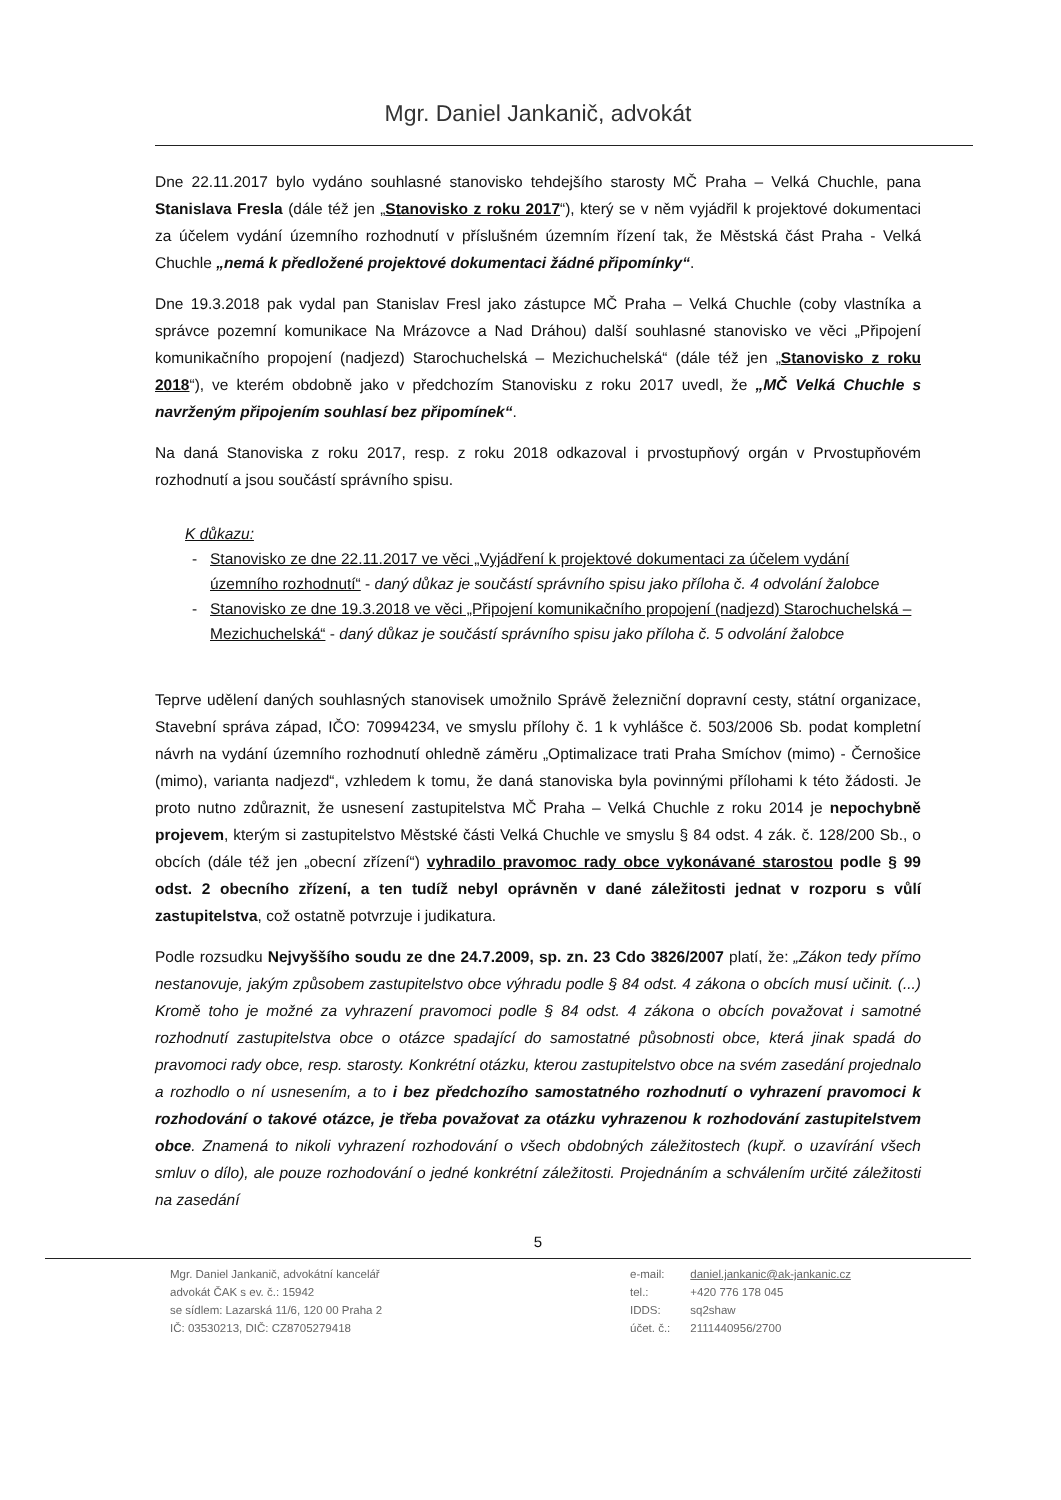Mgr. Daniel Jankanič, advokát
Dne 22.11.2017 bylo vydáno souhlasné stanovisko tehdejšího starosty MČ Praha – Velká Chuchle, pana Stanislava Fresla (dále též jen „Stanovisko z roku 2017“), který se v něm vyjádřil k projektové dokumentaci za účelem vydání územního rozhodnutí v příslušném územním řízení tak, že Městská část Praha - Velká Chuchle „nemá k předložené projektové dokumentaci žádné připomínky“.
Dne 19.3.2018 pak vydal pan Stanislav Fresl jako zástupce MČ Praha – Velká Chuchle (coby vlastníka a správce pozemní komunikace Na Mrázovce a Nad Dráhou) další souhlasné stanovisko ve věci „Připojení komunikačního propojení (nadjezd) Starochuchelská – Mezichuchelská“ (dále též jen „Stanovisko z roku 2018“), ve kterém obdobně jako v předchozím Stanovisku z roku 2017 uvedl, že „MČ Velká Chuchle s navrženým připojením souhlasí bez připomínek“.
Na daná Stanoviska z roku 2017, resp. z roku 2018 odkazoval i prvostupňový orgán v Prvostupňovém rozhodnutí a jsou součástí správního spisu.
K důkazu:
Stanovisko ze dne 22.11.2017 ve věci „Vyjádření k projektové dokumentaci za účelem vydání územního rozhodnutí“ - daný důkaz je součástí správního spisu jako příloha č. 4 odvolání žalobce
Stanovisko ze dne 19.3.2018 ve věci „Připojení komunikačního propojení (nadjezd) Starochuchelská – Mezichuchelská“ - daný důkaz je součástí správního spisu jako příloha č. 5 odvolání žalobce
Teprve udělení daných souhlasných stanovisek umožnilo Správě železniční dopravní cesty, státní organizace, Stavební správa západ, IČO: 70994234, ve smyslu přílohy č. 1 k vyhlášce č. 503/2006 Sb. podat kompletní návrh na vydání územního rozhodnutí ohledně záměru „Optimalizace trati Praha Smíchov (mimo) - Černošice (mimo), varianta nadjezd“, vzhledem k tomu, že daná stanoviska byla povinnými přílohami k této žádosti. Je proto nutno zdůraznit, že usnesení zastupitelstva MČ Praha – Velká Chuchle z roku 2014 je nepochybně projevem, kterým si zastupitelstvo Městské části Velká Chuchle ve smyslu § 84 odst. 4 zák. č. 128/200 Sb., o obcích (dále též jen „obecní zřízení“) vyhradilo pravomoc rady obce vykonávané starostou podle § 99 odst. 2 obecního zřízení, a ten tudíž nebyl oprávněn v dané záležitosti jednat v rozporu s vůlí zastupitelstva, což ostatně potvrzuje i judikatura.
Podle rozsudku Nejvyššího soudu ze dne 24.7.2009, sp. zn. 23 Cdo 3826/2007 platí, že: „Zákon tedy přímo nestanovuje, jakým způsobem zastupitelstvo obce výhradu podle § 84 odst. 4 zákona o obcích musí učinit. (...) Kromě toho je možné za vyhrazení pravomoci podle § 84 odst. 4 zákona o obcích považovat i samotné rozhodnutí zastupitelstva obce o otázce spadající do samostatné působnosti obce, která jinak spadá do pravomoci rady obce, resp. starosty. Konkrétní otázku, kterou zastupitelstvo obce na svém zasedání projednalo a rozhodlo o ní usnesením, a to i bez předchozího samostatného rozhodnutí o vyhrazení pravomoci k rozhodování o takové otázce, je třeba považovat za otázku vyhrazenou k rozhodování zastupitelstvem obce. Znamená to nikoli vyhrazení rozhodování o všech obdobných záležitostech (kupř. o uzavírání všech smluv o dílo), ale pouze rozhodování o jedné konkrétní záležitosti. Projednáním a schválením určité záležitosti na zasedání
5
Mgr. Daniel Jankanič, advokátní kancelář
advokát ČAK s ev. č.: 15942
se sídlem: Lazarská 11/6, 120 00 Praha 2
IČ: 03530213, DIČ: CZ8705279418
| e-mail: | daniel.jankanic@ak-jankanic.cz |
| tel.: | +420 776 178 045 |
| IDDS: | sq2shaw |
| účet. č.: | 2111440956/2700 |